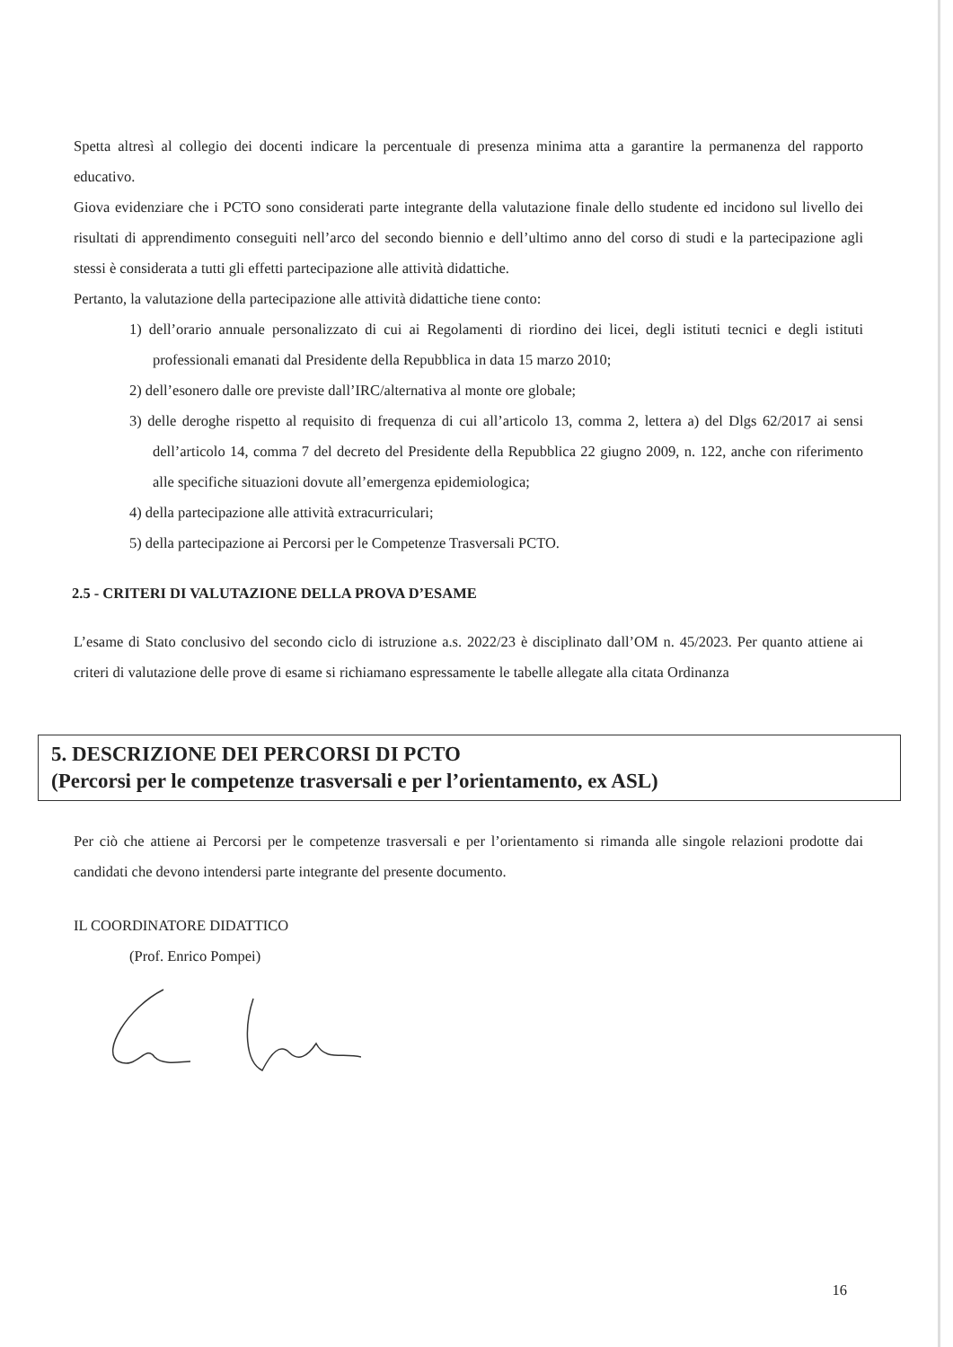Spetta altresì al collegio dei docenti indicare la percentuale di presenza minima atta a garantire la permanenza del rapporto educativo.
Giova evidenziare che i PCTO sono considerati parte integrante della valutazione finale dello studente ed incidono sul livello dei risultati di apprendimento conseguiti nell’arco del secondo biennio e dell’ultimo anno del corso di studi e la partecipazione agli stessi è considerata a tutti gli effetti partecipazione alle attività didattiche.
Pertanto, la valutazione della partecipazione alle attività didattiche tiene conto:
1) dell’orario annuale personalizzato di cui ai Regolamenti di riordino dei licei, degli istituti tecnici e degli istituti professionali emanati dal Presidente della Repubblica in data 15 marzo 2010;
2) dell’esonero dalle ore previste dall’IRC/alternativa al monte ore globale;
3) delle deroghe rispetto al requisito di frequenza di cui all’articolo 13, comma 2, lettera a) del Dlgs 62/2017 ai sensi dell’articolo 14, comma 7 del decreto del Presidente della Repubblica 22 giugno 2009, n. 122, anche con riferimento alle specifiche situazioni dovute all’emergenza epidemiologica;
4) della partecipazione alle attività extracurriculari;
5) della partecipazione ai Percorsi per le Competenze Trasversali PCTO.
2.5 - CRITERI DI VALUTAZIONE DELLA PROVA D’ESAME
L’esame di Stato conclusivo del secondo ciclo di istruzione a.s. 2022/23 è disciplinato dall’OM n. 45/2023. Per quanto attiene ai criteri di valutazione delle prove di esame si richiamano espressamente le tabelle allegate alla citata Ordinanza
5. DESCRIZIONE DEI PERCORSI DI PCTO
(Percorsi per le competenze trasversali e per l’orientamento, ex ASL)
Per ciò che attiene ai Percorsi per le competenze trasversali e per l’orientamento si rimanda alle singole relazioni prodotte dai candidati che devono intendersi parte integrante del presente documento.
IL COORDINATORE DIDATTICO
(Prof. Enrico Pompei)
16